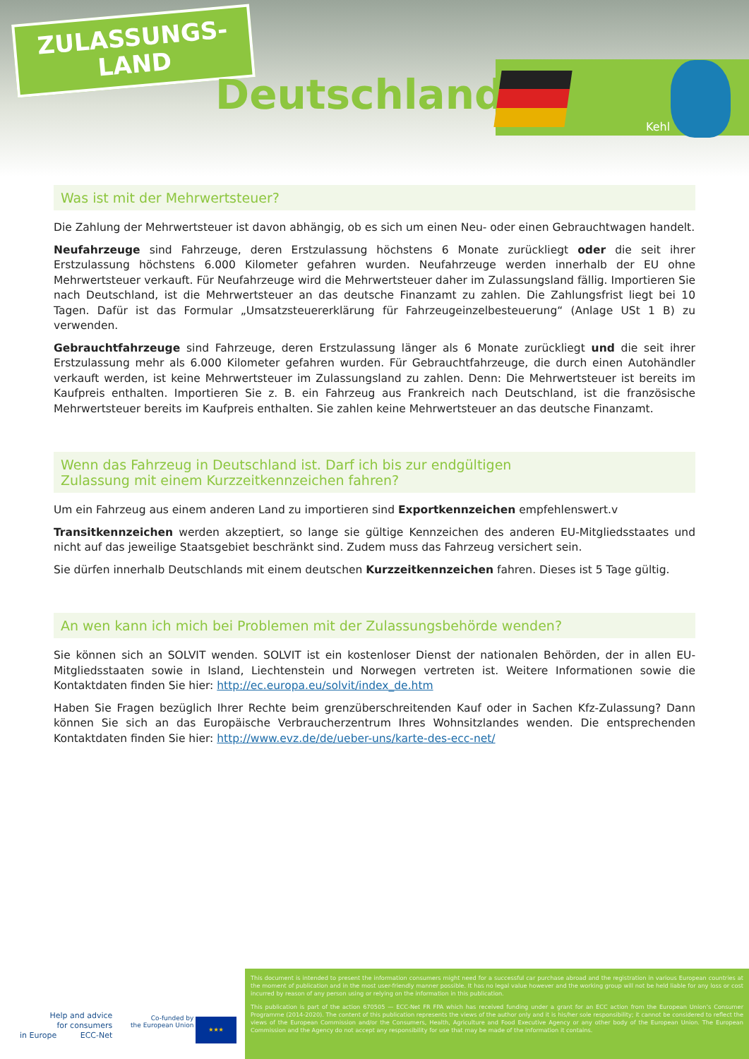ZULASSUNGS-
LAND
Deutschland
Kehl
Was ist mit der Mehrwertsteuer?
Die Zahlung der Mehrwertsteuer ist davon abhängig, ob es sich um einen Neu- oder einen Gebrauchtwagen handelt.
Neufahrzeuge sind Fahrzeuge, deren Erstzulassung höchstens 6 Monate zurückliegt oder die seit ihrer Erstzulassung höchstens 6.000 Kilometer gefahren wurden. Neufahrzeuge werden innerhalb der EU ohne Mehrwertsteuer verkauft. Für Neufahrzeuge wird die Mehrwertsteuer daher im Zulassungsland fällig. Importieren Sie nach Deutschland, ist die Mehrwertsteuer an das deutsche Finanzamt zu zahlen. Die Zahlungsfrist liegt bei 10 Tagen. Dafür ist das Formular „Umsatzsteuererklärung für Fahrzeugeinzelbesteuerung“ (Anlage USt 1 B) zu verwenden.
Gebrauchtfahrzeuge sind Fahrzeuge, deren Erstzulassung länger als 6 Monate zurückliegt und die seit ihrer Erstzulassung mehr als 6.000 Kilometer gefahren wurden. Für Gebrauchtfahrzeuge, die durch einen Autohändler verkauft werden, ist keine Mehrwertsteuer im Zulassungsland zu zahlen. Denn: Die Mehrwertsteuer ist bereits im Kaufpreis enthalten. Importieren Sie z. B. ein Fahrzeug aus Frankreich nach Deutschland, ist die französische Mehrwertsteuer bereits im Kaufpreis enthalten. Sie zahlen keine Mehrwertsteuer an das deutsche Finanzamt.
Wenn das Fahrzeug in Deutschland ist. Darf ich bis zur endgültigen
Zulassung mit einem Kurzzeitkennzeichen fahren?
Um ein Fahrzeug aus einem anderen Land zu importieren sind Exportkennzeichen empfehlenswert.v
Transitkennzeichen werden akzeptiert, so lange sie gültige Kennzeichen des anderen EU-Mitgliedsstaates und nicht auf das jeweilige Staatsgebiet beschränkt sind. Zudem muss das Fahrzeug versichert sein.
Sie dürfen innerhalb Deutschlands mit einem deutschen Kurzzeitkennzeichen fahren. Dieses ist 5 Tage gültig.
An wen kann ich mich bei Problemen mit der Zulassungsbehörde wenden?
Sie können sich an SOLVIT wenden. SOLVIT ist ein kostenloser Dienst der nationalen Behörden, der in allen EU-Mitgliedsstaaten sowie in Island, Liechtenstein und Norwegen vertreten ist. Weitere Informationen sowie die Kontaktdaten finden Sie hier: http://ec.europa.eu/solvit/index_de.htm
Haben Sie Fragen bezüglich Ihrer Rechte beim grenzüberschreitenden Kauf oder in Sachen Kfz-Zulassung? Dann können Sie sich an das Europäische Verbraucherzentrum Ihres Wohnsitzlandes wenden. Die entsprechenden Kontaktdaten finden Sie hier: http://www.evz.de/de/ueber-uns/karte-des-ecc-net/
Help and advice
for consumers
in Europe ECC-Net
Co-funded by
the European Union
★★★
This document is intended to present the information consumers might need for a successful car purchase abroad and the registration in various European countries at the moment of publication and in the most user-friendly manner possible. It has no legal value however and the working group will not be held liable for any loss or cost incurred by reason of any person using or relying on the information in this publication.
This publication is part of the action 670505 — ECC-Net FR FPA which has received funding under a grant for an ECC action from the European Union’s Consumer Programme (2014-2020). The content of this publication represents the views of the author only and it is his/her sole responsibility; it cannot be considered to reflect the views of the European Commission and/or the Consumers, Health, Agriculture and Food Executive Agency or any other body of the European Union. The European Commission and the Agency do not accept any responsibility for use that may be made of the information it contains.